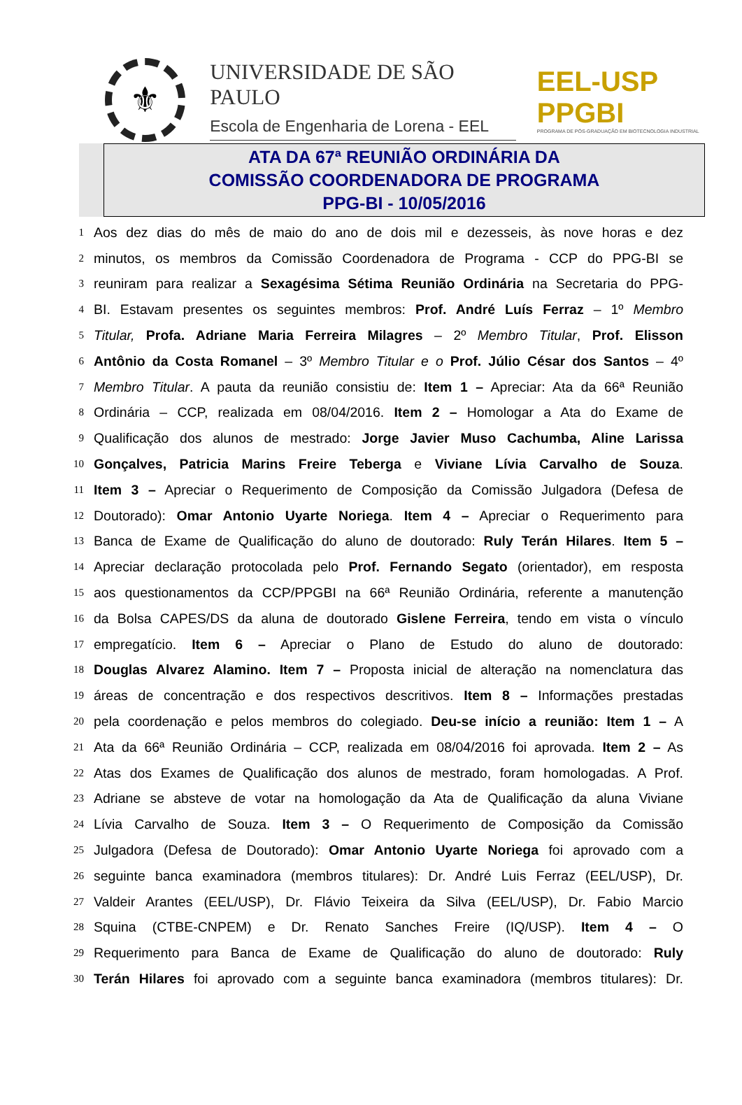⚜
UNIVERSIDADE DE SÃO PAULO
Escola de Engenharia de Lorena - EEL
EEL-USP PPGBI
PROGRAMA DE PÓS-GRADUAÇÃO EM BIOTECNOLOGIA INDUSTRIAL
ATA DA 67ª REUNIÃO ORDINÁRIA DA
COMISSÃO COORDENADORA DE PROGRAMA
PPG-BI - 10/05/2016
1 Aos dez dias do mês de maio do ano de dois mil e dezesseis, às nove horas e dez
2 minutos, os membros da Comissão Coordenadora de Programa - CCP do PPG-BI se
3 reuniram para realizar a Sexagésima Sétima Reunião Ordinária na Secretaria do PPG-
4 BI. Estavam presentes os seguintes membros: Prof. André Luís Ferraz – 1º Membro
5 Titular, Profa. Adriane Maria Ferreira Milagres – 2º Membro Titular, Prof. Elisson
6 Antônio da Costa Romanel – 3º Membro Titular e o Prof. Júlio César dos Santos – 4º
7 Membro Titular. A pauta da reunião consistiu de: Item 1 – Apreciar: Ata da 66ª Reunião
8 Ordinária – CCP, realizada em 08/04/2016. Item 2 – Homologar a Ata do Exame de
9 Qualificação dos alunos de mestrado: Jorge Javier Muso Cachumba, Aline Larissa
10 Gonçalves, Patricia Marins Freire Teberga e Viviane Lívia Carvalho de Souza.
11 Item 3 – Apreciar o Requerimento de Composição da Comissão Julgadora (Defesa de
12 Doutorado): Omar Antonio Uyarte Noriega. Item 4 – Apreciar o Requerimento para
13 Banca de Exame de Qualificação do aluno de doutorado: Ruly Terán Hilares. Item 5 –
14 Apreciar declaração protocolada pelo Prof. Fernando Segato (orientador), em resposta
15 aos questionamentos da CCP/PPGBI na 66ª Reunião Ordinária, referente a manutenção
16 da Bolsa CAPES/DS da aluna de doutorado Gislene Ferreira, tendo em vista o vínculo
17 empregatício. Item 6 – Apreciar o Plano de Estudo do aluno de doutorado:
18 Douglas Alvarez Alamino. Item 7 – Proposta inicial de alteração na nomenclatura das
19 áreas de concentração e dos respectivos descritivos. Item 8 – Informações prestadas
20 pela coordenação e pelos membros do colegiado. Deu-se início a reunião: Item 1 – A
21 Ata da 66ª Reunião Ordinária – CCP, realizada em 08/04/2016 foi aprovada. Item 2 – As
22 Atas dos Exames de Qualificação dos alunos de mestrado, foram homologadas. A Prof.
23 Adriane se absteve de votar na homologação da Ata de Qualificação da aluna Viviane
24 Lívia Carvalho de Souza. Item 3 – O Requerimento de Composição da Comissão
25 Julgadora (Defesa de Doutorado): Omar Antonio Uyarte Noriega foi aprovado com a
26 seguinte banca examinadora (membros titulares): Dr. André Luis Ferraz (EEL/USP), Dr.
27 Valdeir Arantes (EEL/USP), Dr. Flávio Teixeira da Silva (EEL/USP), Dr. Fabio Marcio
28 Squina (CTBE-CNPEM) e Dr. Renato Sanches Freire (IQ/USP). Item 4 – O
29 Requerimento para Banca de Exame de Qualificação do aluno de doutorado: Ruly
30 Terán Hilares foi aprovado com a seguinte banca examinadora (membros titulares): Dr.